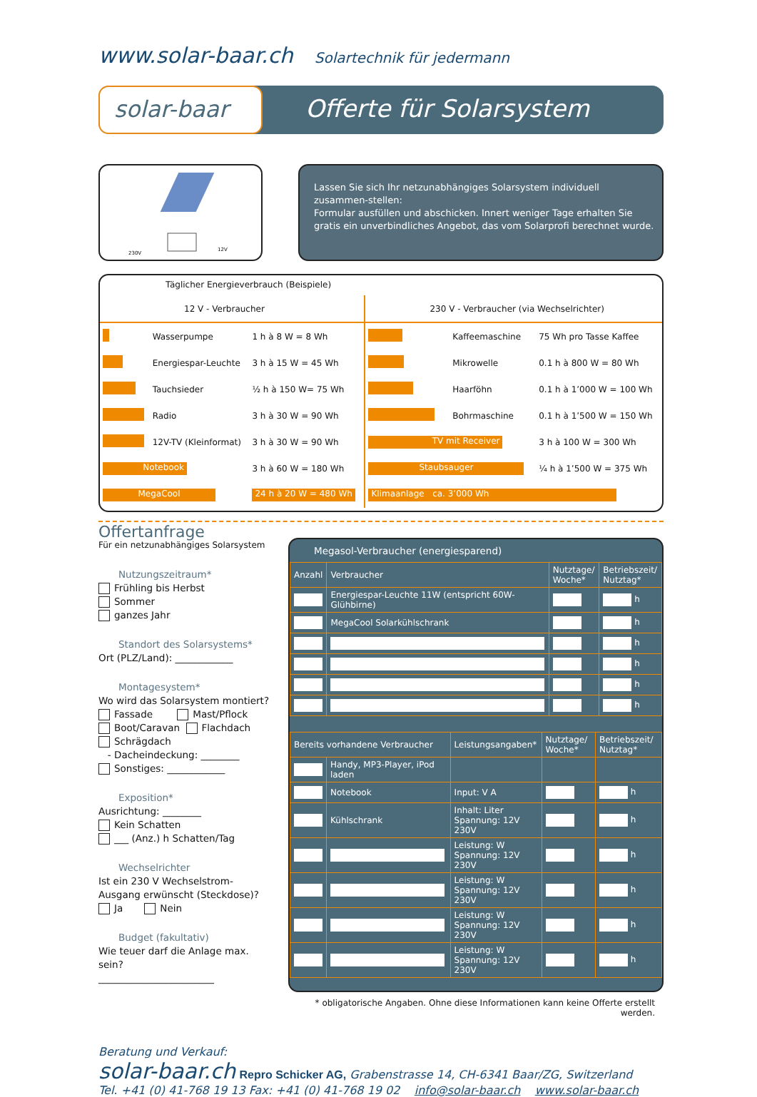www.solar-baar.ch Solartechnik für jedermann
solar-baar Offerte für Solarsystem
230V
12V
Lassen Sie sich Ihr netzunabhängiges Solarsystem individuell zusammen-stellen:
Formular ausfüllen und abschicken. Innert weniger Tage erhalten Sie gratis ein unverbindliches Angebot, das vom Solarprofi berechnet wurde.
Täglicher Energieverbrauch (Beispiele)
| 12 V - Verbraucher | | | 230 V - Verbraucher (via Wechselrichter) | | |
| | Wasserpumpe | 1 h à 8 W = 8 Wh | | Kaffeemaschine | 75 Wh pro Tasse Kaffee |
| | Energiespar-Leuchte | 3 h à 15 W = 45 Wh | | Mikrowelle | 0.1 h à 800 W = 80 Wh |
| | Tauchsieder | ½ h à 150 W= 75 Wh | | Haarföhn | 0.1 h à 1’000 W = 100 Wh |
| | Radio | 3 h à 30 W = 90 Wh | | Bohrmaschine | 0.1 h à 1’500 W = 150 Wh |
| | 12V-TV (Kleinformat) | 3 h à 30 W = 90 Wh | TV mit Receiver | | 3 h à 100 W = 300 Wh |
| Notebook | | 3 h à 60 W = 180 Wh | Staubsauger | | ¼ h à 1’500 W = 375 Wh |
| MegaCool | | 24 h à 20 W = 480 Wh | Klimaanlage ca. 3’000 Wh | | |
Offertanfrage
Für ein netzunabhängiges Solarsystem
Nutzungszeitraum*
Frühling bis Herbst
Sommer
ganzes Jahr
Standort des Solarsystems*
Ort (PLZ/Land): ____________
Montagesystem*
Wo wird das Solarsystem montiert?
Fassade Mast/Pflock
Boot/Caravan Flachdach
Schrägdach
- Dacheindeckung: ________
Sonstiges: ____________
Exposition*
Ausrichtung: ________
Kein Schatten
___ (Anz.) h Schatten/Tag
Wechselrichter
Ist ein 230 V Wechselstrom-Ausgang erwünscht (Steckdose)?
Ja Nein
Budget (fakultativ)
Wie teuer darf die Anlage max. sein?
________________________
Megasol-Verbraucher (energiesparend)
| Anzahl | Verbraucher | Nutztage/ Woche* | Betriebszeit/ Nutztag* |
| --- | --- | --- | --- |
| | Energiespar-Leuchte 11W (entspricht 60W-Glühbirne) | | h |
| | MegaCool Solarkühlschrank | | h |
| | | | h |
| | | | h |
| | | | h |
| | | | h |
| Bereits vorhandene Verbraucher | | Leistungsangaben* | Nutztage/ Woche* | Betriebszeit/ Nutztag* |
| --- | --- | --- | --- | --- |
| | Handy, MP3-Player, iPod laden | | | |
| | Notebook | Input: V A | | h |
| | Kühlschrank | Inhalt: Liter Spannung: 12V 230V | | h |
| | | Leistung: W Spannung: 12V 230V | | h |
| | | Leistung: W Spannung: 12V 230V | | h |
| | | Leistung: W Spannung: 12V 230V | | h |
| | | Leistung: W Spannung: 12V 230V | | h |
* obligatorische Angaben. Ohne diese Informationen kann keine Offerte erstellt werden.
Beratung und Verkauf:
solar-baar.ch Repro Schicker AG, Grabenstrasse 14, CH-6341 Baar/ZG, Switzerland
Tel. +41 (0) 41-768 19 13 Fax: +41 (0) 41-768 19 02 info@solar-baar.ch www.solar-baar.ch